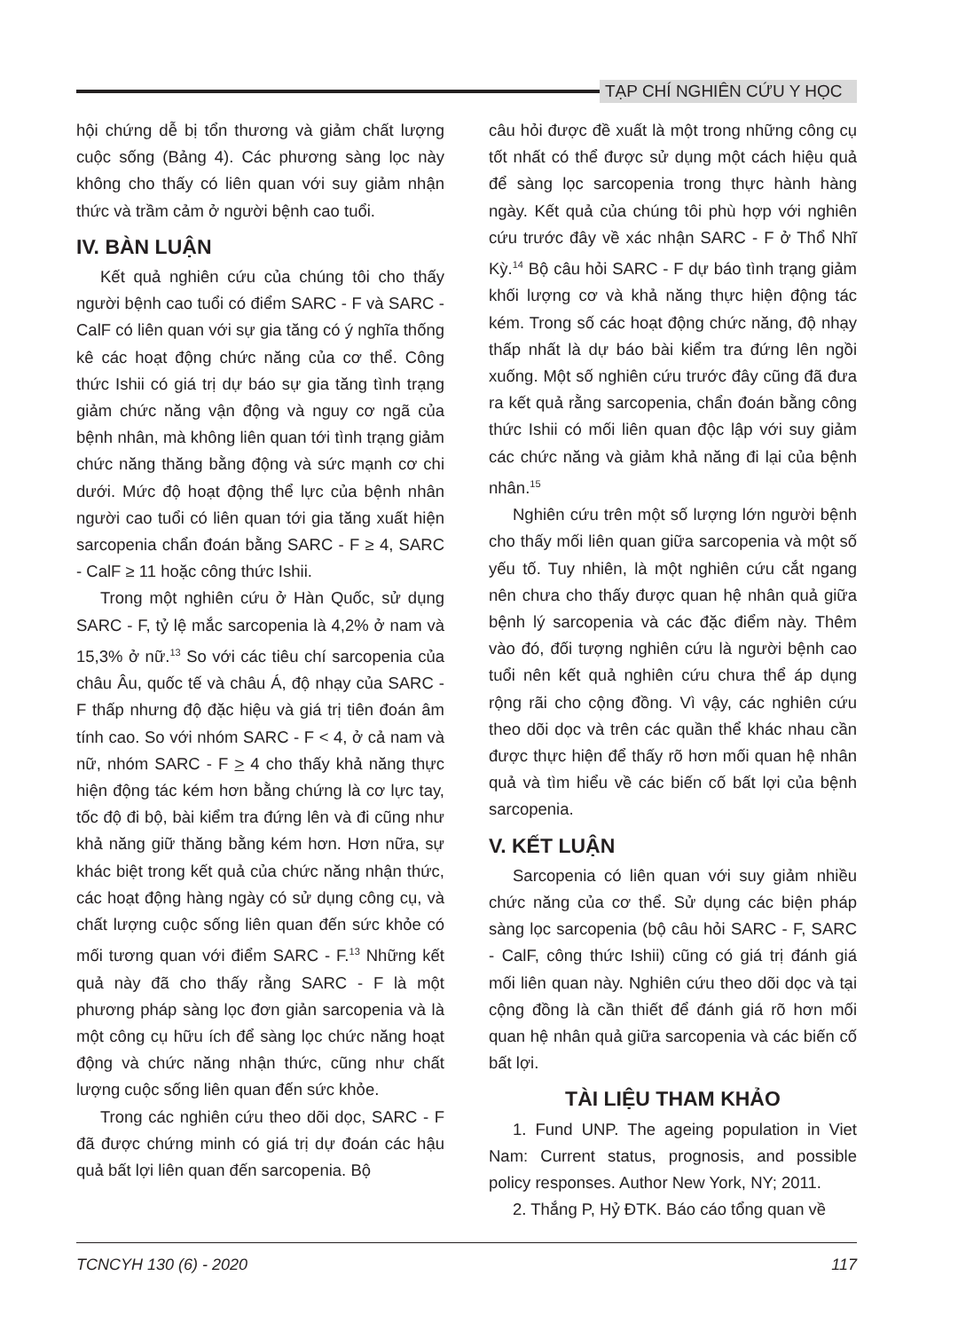TẠP CHÍ NGHIÊN CỨU Y HỌC
hội chứng dễ bị tổn thương và giảm chất lượng cuộc sống (Bảng 4). Các phương sàng lọc này không cho thấy có liên quan với suy giảm nhận thức và trầm cảm ở người bệnh cao tuổi.
IV. BÀN LUẬN
Kết quả nghiên cứu của chúng tôi cho thấy người bệnh cao tuổi có điểm SARC - F và SARC - CalF có liên quan với sự gia tăng có ý nghĩa thống kê các hoạt động chức năng của cơ thể. Công thức Ishii có giá trị dự báo sự gia tăng tình trạng giảm chức năng vận động và nguy cơ ngã của bệnh nhân, mà không liên quan tới tình trạng giảm chức năng thăng bằng động và sức mạnh cơ chi dưới. Mức độ hoạt động thể lực của bệnh nhân người cao tuổi có liên quan tới gia tăng xuất hiện sarcopenia chẩn đoán bằng SARC - F ≥ 4, SARC - CalF ≥ 11 hoặc công thức Ishii.
Trong một nghiên cứu ở Hàn Quốc, sử dụng SARC - F, tỷ lệ mắc sarcopenia là 4,2% ở nam và 15,3% ở nữ.<sup>13</sup> So với các tiêu chí sarcopenia của châu Âu, quốc tế và châu Á, độ nhạy của SARC - F thấp nhưng độ đặc hiệu và giá trị tiên đoán âm tính cao. So với nhóm SARC - F < 4, ở cả nam và nữ, nhóm SARC - F > 4 cho thấy khả năng thực hiện động tác kém hơn bằng chứng là cơ lực tay, tốc độ đi bộ, bài kiểm tra đứng lên và đi cũng như khả năng giữ thăng bằng kém hơn. Hơn nữa, sự khác biệt trong kết quả của chức năng nhận thức, các hoạt động hàng ngày có sử dụng công cụ, và chất lượng cuộc sống liên quan đến sức khỏe có mối tương quan với điểm SARC - F.<sup>13</sup> Những kết quả này đã cho thấy rằng SARC - F là một phương pháp sàng lọc đơn giản sarcopenia và là một công cụ hữu ích để sàng lọc chức năng hoạt động và chức năng nhận thức, cũng như chất lượng cuộc sống liên quan đến sức khỏe.
Trong các nghiên cứu theo dõi dọc, SARC - F đã được chứng minh có giá trị dự đoán các hậu quả bất lợi liên quan đến sarcopenia. Bộ
câu hỏi được đề xuất là một trong những công cụ tốt nhất có thể được sử dụng một cách hiệu quả để sàng lọc sarcopenia trong thực hành hàng ngày. Kết quả của chúng tôi phù hợp với nghiên cứu trước đây về xác nhận SARC - F ở Thổ Nhĩ Kỳ.<sup>14</sup> Bộ câu hỏi SARC - F dự báo tình trạng giảm khối lượng cơ và khả năng thực hiện động tác kém. Trong số các hoạt động chức năng, độ nhạy thấp nhất là dự báo bài kiểm tra đứng lên ngồi xuống. Một số nghiên cứu trước đây cũng đã đưa ra kết quả rằng sarcopenia, chẩn đoán bằng công thức Ishii có mối liên quan độc lập với suy giảm các chức năng và giảm khả năng đi lại của bệnh nhân.<sup>15</sup>
Nghiên cứu trên một số lượng lớn người bệnh cho thấy mối liên quan giữa sarcopenia và một số yếu tố. Tuy nhiên, là một nghiên cứu cắt ngang nên chưa cho thấy được quan hệ nhân quả giữa bệnh lý sarcopenia và các đặc điểm này. Thêm vào đó, đối tượng nghiên cứu là người bệnh cao tuổi nên kết quả nghiên cứu chưa thể áp dụng rộng rãi cho cộng đồng. Vì vậy, các nghiên cứu theo dõi dọc và trên các quần thể khác nhau cần được thực hiện để thấy rõ hơn mối quan hệ nhân quả và tìm hiểu về các biến cố bất lợi của bệnh sarcopenia.
V. KẾT LUẬN
Sarcopenia có liên quan với suy giảm nhiều chức năng của cơ thể. Sử dụng các biện pháp sàng lọc sarcopenia (bộ câu hỏi SARC - F, SARC - CalF, công thức Ishii) cũng có giá trị đánh giá mối liên quan này. Nghiên cứu theo dõi dọc và tại cộng đồng là cần thiết để đánh giá rõ hơn mối quan hệ nhân quả giữa sarcopenia và các biến cố bất lợi.
TÀI LIỆU THAM KHẢO
1. Fund UNP. The ageing population in Viet Nam: Current status, prognosis, and possible policy responses. Author New York, NY; 2011.
2. Thắng P, Hỷ ĐTK. Báo cáo tổng quan về
TCNCYH 130 (6) - 2020 117